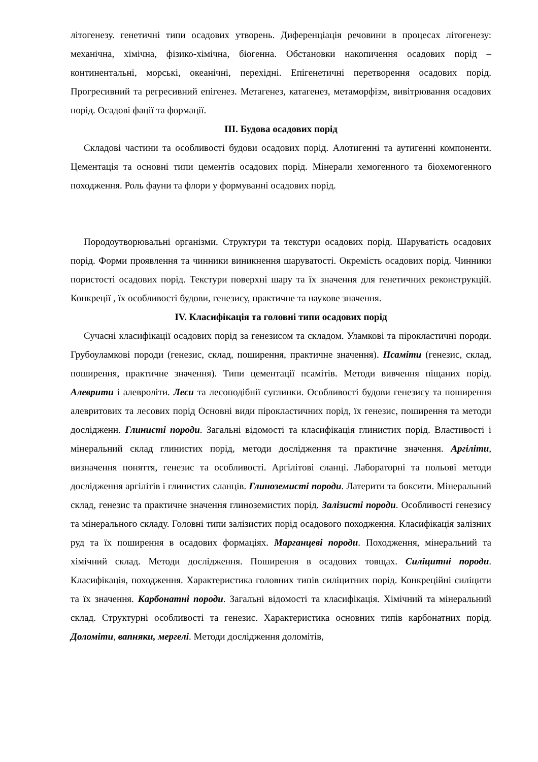літогенезу. генетичні типи осадових утворень. Диференціація речовини в процесах літогенезу: механічна, хімічна, фізико-хімічна, біогенна. Обстановки накопичення осадових порід – континентальні, морські, океанічні, перехідні. Епігенетичні перетворення осадових порід. Прогресивний та регресивний епігенез. Метагенез, катагенез, метаморфізм, вивітрювання осадових порід. Осадові фації та формації.
ІІІ. Будова осадових порід
Складові частини та особливості будови осадових порід. Алотигенні та аутигенні компоненти. Цементація та основні типи цементів осадових порід. Мінерали хемогенного та біохемогенного походження. Роль фауни та флори у формуванні осадових порід.
Породоутворювальні організми. Структури та текстури осадових порід. Шаруватість осадових порід. Форми проявлення та чинники виникнення шаруватості. Окремість осадових порід. Чинники пористості осадових порід. Текстури поверхні шару та їх значення для генетичних реконструкцій. Конкреції , їх особливості будови, генезису, практичне та наукове значення.
IV. Класифікація та головні типи осадових порід
Сучасні класифікації осадових порід за генезисом та складом. Уламкові та пірокластичні породи. Грубоуламкові породи (генезис, склад, поширення, практичне значення). Псаміти (генезис, склад, поширення, практичне значення). Типи цементації псамітів. Методи вивчення піщаних порід. Алеврити і алевроліти. Леси та лесоподібнії суглинки. Особливості будови генезису та поширення алевритових та лесових порід Основні види пірокластичних порід, їх генезис, поширення та методи дослідженн. Глинисті породи. Загальні відомості та класифікація глинистих порід. Властивості і мінеральний склад глинистих порід, методи дослідження та практичне значення. Аргіліти, визначення поняття, генезис та особливості. Аргілітові сланці. Лабораторні та польові методи дослідження аргілітів і глинистих сланців. Глиноземисті породи. Латерити та боксити. Мінеральний склад, генезис та практичне значення глиноземистих порід. Залізисті породи. Особливості генезису та мінерального складу. Головні типи залізистих порід осадового походження. Класифікація залізних руд та їх поширення в осадових формаціях. Марганцеві породи. Походження, мінеральний та хімічний склад. Методи дослідження. Поширення в осадових товщах. Силіцитні породи. Класифікація, походження. Характеристика головних типів силіцитних порід. Конкреційні силіцити та їх значення. Карбонатні породи. Загальні відомості та класифікація. Хімічний та мінеральний склад. Структурні особливості та генезис. Характеристика основних типів карбонатних порід. Доломіти, вапняки, мергелі. Методи дослідження доломітів,